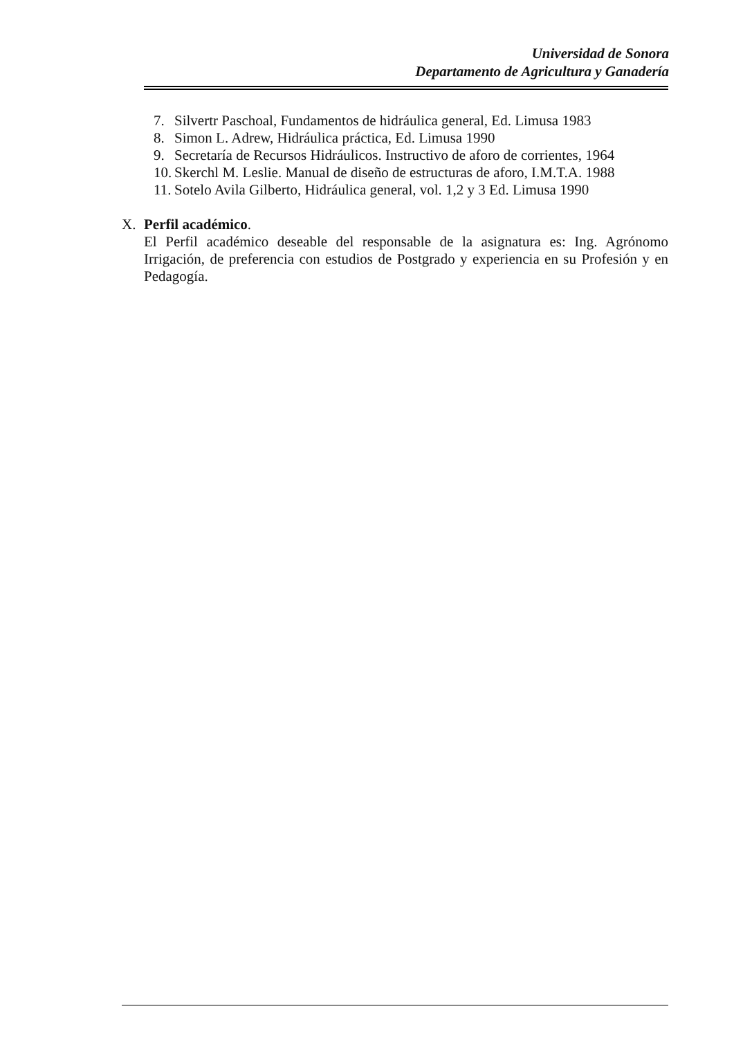Universidad de Sonora
Departamento de Agricultura y Ganadería
7. Silvertr Paschoal, Fundamentos de hidráulica general, Ed. Limusa 1983
8. Simon L. Adrew, Hidráulica práctica, Ed. Limusa 1990
9. Secretaría de Recursos Hidráulicos. Instructivo de aforo de corrientes, 1964
10. Skerchl M. Leslie. Manual de diseño de estructuras de aforo, I.M.T.A. 1988
11. Sotelo Avila Gilberto, Hidráulica general, vol. 1,2 y 3 Ed. Limusa 1990
X. Perfil académico.
El Perfil académico deseable del responsable de la asignatura es: Ing. Agrónomo Irrigación, de preferencia con estudios de Postgrado y experiencia en su Profesión y en Pedagogía.